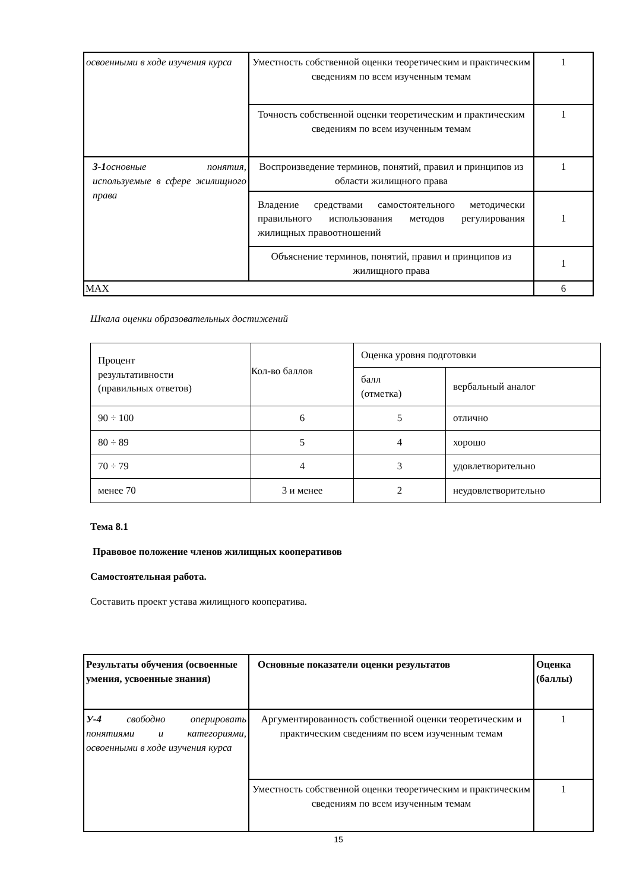| освоенными в ходе изучения курса | Уместность собственной оценки теоретическим и практическим сведениям по всем изученным темам | 1 |
| | Точность собственной оценки теоретическим и практическим сведениям по всем изученным темам | 1 |
| З-1 основные понятия, используемые в сфере жилищного права | Воспроизведение терминов, понятий, правил и принципов из области жилищного права | 1 |
| | Владение средствами самостоятельного методически правильного использования методов регулирования жилищных правоотношений | 1 |
| | Объяснение терминов, понятий, правил и принципов из жилищного права | 1 |
| MAX | | 6 |
Шкала оценки образовательных достижений
| Процент результативности (правильных ответов) | Кол-во баллов | Оценка уровня подготовки | |
| | | балл (отметка) | вербальный аналог |
| 90 ÷ 100 | 6 | 5 | отлично |
| 80 ÷ 89 | 5 | 4 | хорошо |
| 70 ÷ 79 | 4 | 3 | удовлетворительно |
| менее 70 | 3 и менее | 2 | неудовлетворительно |
Тема 8.1
Правовое положение членов жилищных кооперативов
Самостоятельная работа.
Составить проект устава жилищного кооператива.
| Результаты обучения (освоенные умения, усвоенные знания) | Основные показатели оценки результатов | Оценка (баллы) |
| --- | --- | --- |
| У-4 свободно оперировать понятиями и категориями, освоенными в ходе изучения курса | Аргументированность собственной оценки теоретическим и практическим сведениям по всем изученным темам | 1 |
| | Уместность собственной оценки теоретическим и практическим сведениям по всем изученным темам | 1 |
15